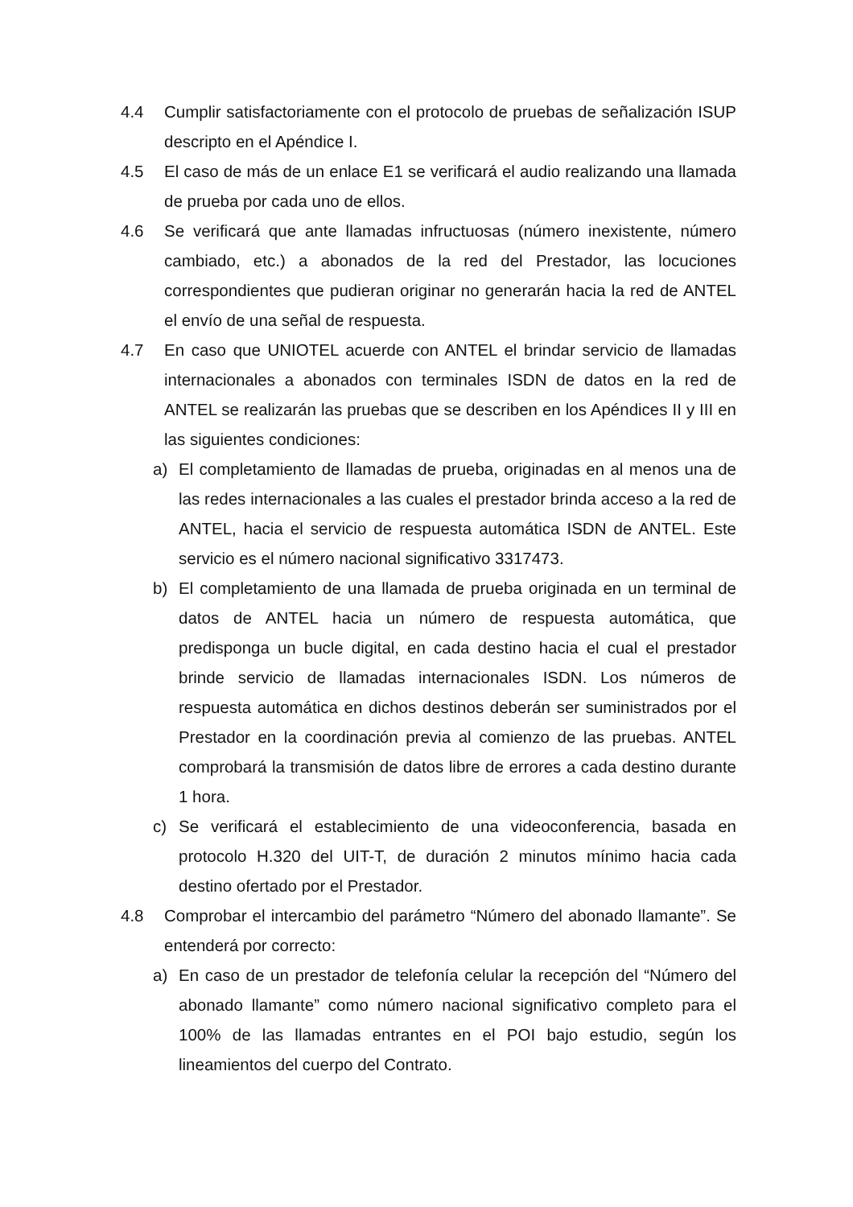4.4 Cumplir satisfactoriamente con el protocolo de pruebas de señalización ISUP descripto en el Apéndice I.
4.5 El caso de más de un enlace E1 se verificará el audio realizando una llamada de prueba por cada uno de ellos.
4.6 Se verificará que ante llamadas infructuosas (número inexistente, número cambiado, etc.) a abonados de la red del Prestador, las locuciones correspondientes que pudieran originar no generarán hacia la red de ANTEL el envío de una señal de respuesta.
4.7 En caso que UNIOTEL acuerde con ANTEL el brindar servicio de llamadas internacionales a abonados con terminales ISDN de datos en la red de ANTEL se realizarán las pruebas que se describen en los Apéndices II y III en las siguientes condiciones:
a) El completamiento de llamadas de prueba, originadas en al menos una de las redes internacionales a las cuales el prestador brinda acceso a la red de ANTEL, hacia el servicio de respuesta automática ISDN de ANTEL. Este servicio es el número nacional significativo 3317473.
b) El completamiento de una llamada de prueba originada en un terminal de datos de ANTEL hacia un número de respuesta automática, que predisponga un bucle digital, en cada destino hacia el cual el prestador brinde servicio de llamadas internacionales ISDN. Los números de respuesta automática en dichos destinos deberán ser suministrados por el Prestador en la coordinación previa al comienzo de las pruebas. ANTEL comprobará la transmisión de datos libre de errores a cada destino durante 1 hora.
c) Se verificará el establecimiento de una videoconferencia, basada en protocolo H.320 del UIT-T, de duración 2 minutos mínimo hacia cada destino ofertado por el Prestador.
4.8 Comprobar el intercambio del parámetro “Número del abonado llamante”. Se entenderá por correcto:
a) En caso de un prestador de telefonía celular la recepción del “Número del abonado llamante” como número nacional significativo completo para el 100% de las llamadas entrantes en el POI bajo estudio, según los lineamientos del cuerpo del Contrato.